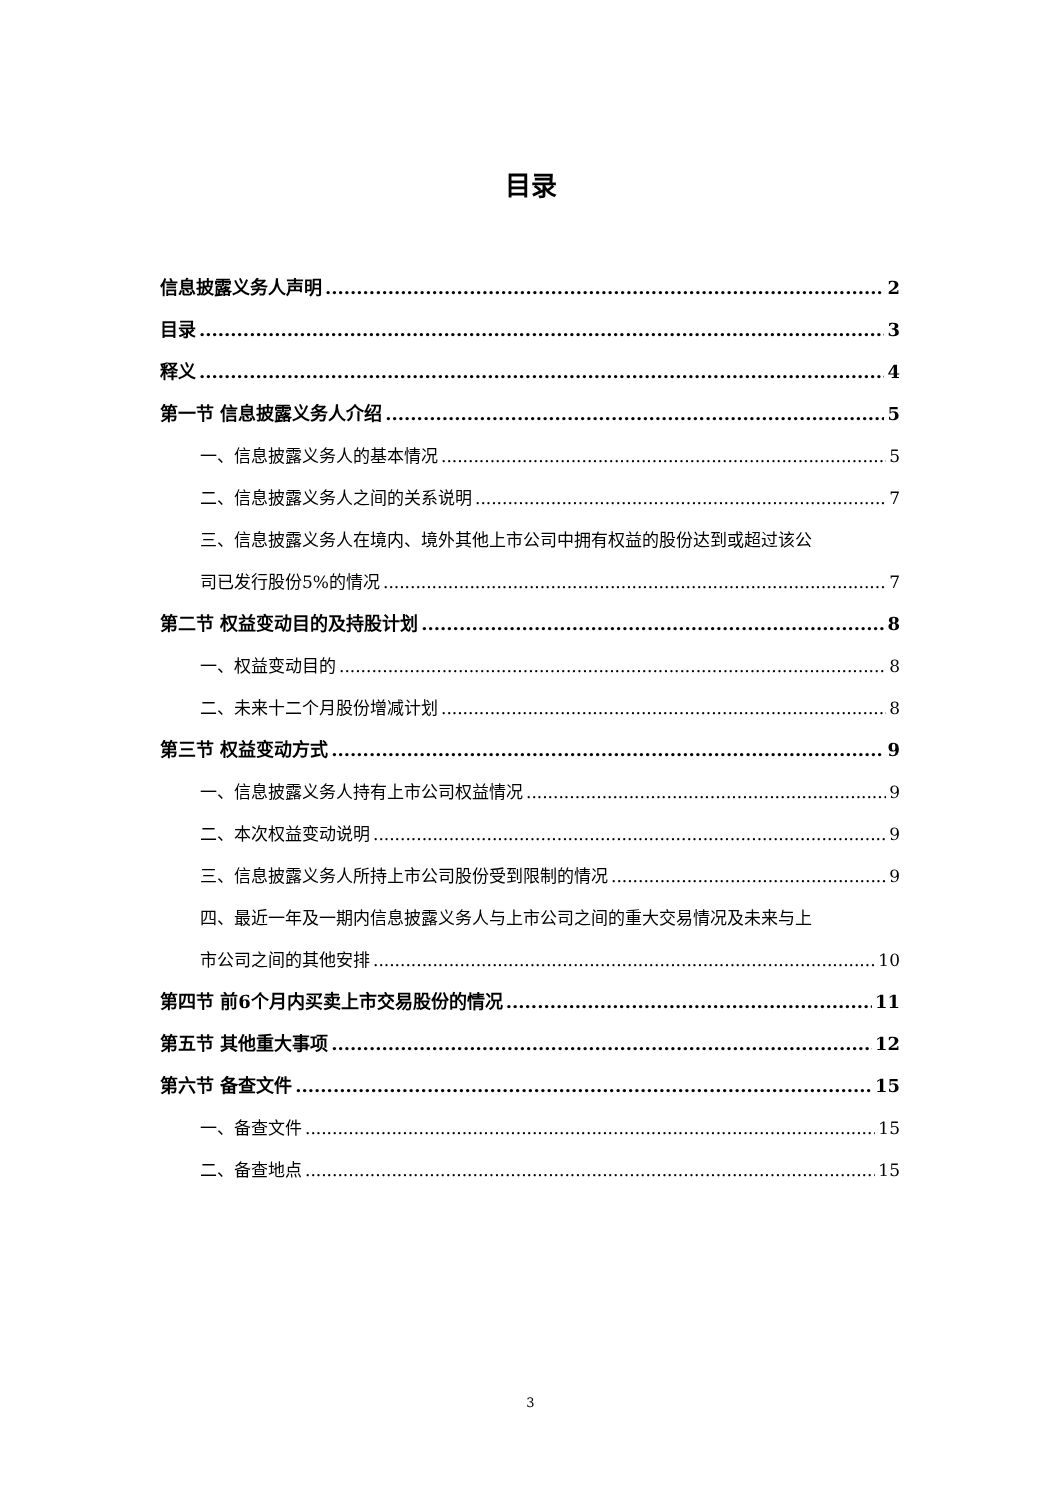目录
信息披露义务人声明 2
目录 3
释义 4
第一节 信息披露义务人介绍 5
一、信息披露义务人的基本情况 5
二、信息披露义务人之间的关系说明 7
三、信息披露义务人在境内、境外其他上市公司中拥有权益的股份达到或超过该公
司已发行股份5%的情况 7
第二节 权益变动目的及持股计划 8
一、权益变动目的 8
二、未来十二个月股份增减计划 8
第三节 权益变动方式 9
一、信息披露义务人持有上市公司权益情况 9
二、本次权益变动说明 9
三、信息披露义务人所持上市公司股份受到限制的情况 9
四、最近一年及一期内信息披露义务人与上市公司之间的重大交易情况及未来与上
市公司之间的其他安排 10
第四节 前6个月内买卖上市交易股份的情况 11
第五节 其他重大事项 12
第六节 备查文件 15
一、备查文件 15
二、备查地点 15
3